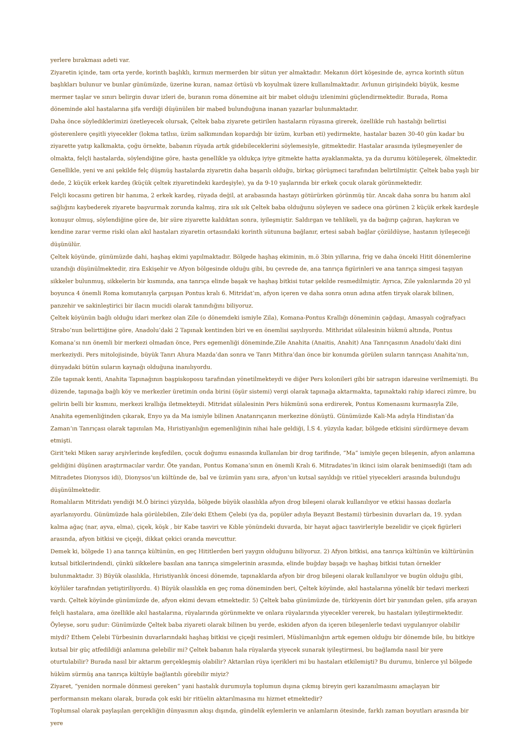yerlere bırakması adeti var.
Ziyaretin içinde, tam orta yerde, korinth başlıklı, kırmızı mermerden bir sütun yer almaktadır. Mekanın dört köşesinde de, ayrıca korinth sütun başlıkları bulunur ve bunlar günümüzde, üzerine kuran, namaz örtüsü vb koyulmak üzere kullanılmaktadır. Avlunun girişindeki büyük, kesme mermer taşlar ve sınırı belirgin duvar izleri de, buranın roma dönemine ait bir mabet olduğu izlenimini güçlendirmektedir. Burada, Roma döneminde akıl hastalarına şifa verdiği düşünülen bir mabed bulunduğuna inanan yazarlar bulunmaktadır.
Daha önce söylediklerimizi özetleyecek olursak, Çeltek baba ziyarete getirilen hastaların rüyasına girerek, özellikle ruh hastalığı belirtisi gösterenlere çeşitli yiyecekler (lokma tatlısı, üzüm salkımından kopardığı bir üzüm, kurban eti) yedirmekte, hastalar bazen 30-40 gün kadar bu ziyarette yatıp kalkmakta, çoğu örnekte, babanın rüyada artık gidebileceklerini söylemesiyle, gitmektedir. Hastalar arasında iyileşmeyenler de olmakta, felçli hastalarda, söylendiğine göre, hasta genellikle ya oldukça iyiye gitmekte hatta ayaklanmakta, ya da durumu kötüleşerek, ölmektedir. Genellikle, yeni ve ani şekilde felç düşmüş hastalarda ziyaretin daha başarılı olduğu, birkaç görüşmeci tarafından belirtilmiştir. Çeltek baba yaşlı bir dede, 2 küçük erkek kardeş (küçük çeltek ziyaretindeki kardeşiyle), ya da 9-10 yaşlarında bir erkek çocuk olarak görünmektedir.
Felçli kocasını getiren bir hanıma, 2 erkek kardeş, rüyada değil, at arabasında hastayı götürürken görünmüş tür. Ancak daha sonra bu hanım akıl sağlığını kaybederek ziyarete başvurmak zorunda kalmış, zira sık sık Çeltek baba olduğunu söyleyen ve sadece ona görünen 2 küçük erkek kardeşle konuşur olmuş, söylendiğine göre de, bir süre ziyarette kaldıktan sonra, iyileşmiştir. Saldırgan ve tehlikeli, ya da bağırıp çağıran, haykıran ve kendine zarar verme riski olan akıl hastaları ziyaretin ortasındaki korinth sütununa bağlanır, ertesi sabah bağlar çözüldüyse, hastanın iyileşeceği düşünülür.
Çeltek köyünde, günümüzde dahi, haşhaş ekimi yapılmaktadır. Bölgede haşhaş ekiminin, m.ö 3bin yıllarına, frig ve daha önceki Hitit dönemlerine uzandığı düşünülmektedir, zira Eskişehir ve Afyon bölgesinde olduğu gibi, bu çevrede de, ana tanrıça figürinleri ve ana tanrıça simgesi taşıyan sikkeler bulunmuş, sikkelerin bir kısmında, ana tanrıça elinde başak ve haşhaş bitkisi tutar şekilde resmedilmiştir. Ayrıca, Zile yakınlarında 20 yıl boyunca 4 önemli Roma komutanıyla çarpışan Pontus kralı 6. Mitridat’ın, afyon içeren ve daha sonra onun adına atfen tiryak olarak bilinen, panzehir ve sakinleştirici bir ilacın mucidi olarak tanındığını biliyoruz.
Çeltek köyünün bağlı olduğu idari merkez olan Zile (o dönemdeki ismiyle Zila), Komana-Pontus Krallığı döneminin çağdaşı, Amasyalı coğrafyacı Strabo’nun belirttiğine göre, Anadolu’daki 2 Tapınak kentinden biri ve en önemlisi sayılıyordu. Mithridat sülalesinin hükmü altında, Pontus Komana’sı nın önemli bir merkezi olmadan önce, Pers egemenliği döneminde,Zile Anahita (Anaitis, Anahit) Ana Tanrıçasının Anadolu’daki dini merkeziydi. Pers mitolojisinde, büyük Tanrı Ahura Mazda’dan sonra ve Tanrı Mithra’dan önce bir konumda görülen suların tanrıçası Anahita’nın, dünyadaki bütün suların kaynağı olduğuna inanılıyordu.
Zile tapınak kenti, Anahita Tapınağının başpiskoposu tarafından yönetilmekteydi ve diğer Pers kolonileri gibi bir satrapın idaresine verilmemişti. Bu düzende, tapınağa bağlı köy ve merkezler üretimin onda birini (öşür sistemi) vergi olarak tapınağa aktarmakta, tapınaktaki rahip idareci zümre, bu gelirin belli bir kısmını, merkezi krallığa iletmekteydi. Mitridat sülalesinin Pers hükmünü sona erdirerek, Pontus Komenasını kurmasıyla Zile, Anahita egemenliğinden çıkarak, Enyo ya da Ma ismiyle bilinen Anatanrıçanın merkezine dönüştü. Günümüzde Kali-Ma adıyla Hindistan’da Zaman’ın Tanrıçası olarak tapınılan Ma, Hıristiyanlığın egemenliğinin nihai hale geldiği, İ.S 4. yüzyıla kadar, bölgede etkisini sürdürmeye devam etmişti.
Girit’teki Miken saray arşivlerinde keşfedilen, çocuk doğumu esnasında kullanılan bir drog tarifinde, “Ma” ismiyle geçen bileşenin, afyon anlamına geldiğini düşünen araştırmacılar vardır. Öte yandan, Pontus Komana’sının en önemli Kralı 6. Mitradates’in ikinci isim olarak benimsediği (tam adı Mitradetes Dionysos idi), Dionysos’un kültünde de, bal ve üzümün yanı sıra, afyon’un kutsal sayıldığı ve ritüel yiyecekleri arasında bulunduğu düşünülmektedir.
Romalıların Mitridatı yendiği M.Ö birinci yüzyılda, bölgede büyük olasılıkla afyon drog bileşeni olarak kullanılıyor ve etkisi hassas dozlarla ayarlanıyordu. Günümüzde hala görülebilen, Zile’deki Ethem Çelebi (ya da, popüler adıyla Beyazıt Bestami) türbesinin duvarları da, 19. yydan kalma ağaç (nar, ayva, elma), çiçek, köşk , bir Kabe tasviri ve Kıble yönündeki duvarda, bir hayat ağacı tasvirleriyle bezelidir ve çiçek figürleri arasında, afyon bitkisi ve çiçeği, dikkat çekici oranda mevcuttur.
Demek ki, bölgede 1) ana tanrıça kültünün, en geç Hititlerden beri yaygın olduğunu biliyoruz. 2) Afyon bitkisi, ana tanrıça kültünün ve kültürünün kutsal bitkilerindendi, çünkü sikkelere basılan ana tanrıça simgelerinin arasında, elinde buğday başağı ve haşhaş bitkisi tutan örnekler bulunmaktadır. 3) Büyük olasılıkla, Hıristiyanlık öncesi dönemde, tapınaklarda afyon bir drog bileşeni olarak kullanılıyor ve bugün olduğu gibi, köylüler tarafından yetiştiriliyordu. 4) Büyük olasılıkla en geç roma döneminden beri, Çeltek köyünde, akıl hastalarına yönelik bir tedavi merkezi vardı. Çeltek köyünde günümüzde de, afyon ekimi devam etmektedir. 5) Çeltek baba günümüzde de, türkiyenin dört bir yanından gelen, şifa arayan felçli hastalara, ama özellikle akıl hastalarına, rüyalarında görünmekte ve onlara rüyalarında yiyecekler vererek, bu hastaları iyileştirmektedir. Öyleyse, soru şudur: Günümüzde Çeltek baba ziyareti olarak bilinen bu yerde, eskiden afyon da içeren bileşenlerle tedavi uygulanıyor olabilir miydi? Ethem Çelebi Türbesinin duvarlarındaki haşhaş bitkisi ve çiçeği resimleri, Müslümanlığın artık egemen olduğu bir dönemde bile, bu bitkiye kutsal bir güç atfedildiği anlamına gelebilir mi? Çeltek babanın hala rüyalarda yiyecek sunarak iyileştirmesi, bu bağlamda nasıl bir yere oturtulabilir? Burada nasıl bir aktarım gerçekleşmiş olabilir? Aktarılan rüya içerikleri mi bu hastaları etkilemişti? Bu durumu, binlerce yıl bölgede hüküm sürmüş ana tanrıça kültüyle bağlantılı görebilir miyiz?
Ziyaret, “yeniden normale dönmesi gereken” yani hastalık durumuyla toplumun dışına çıkmış bireyin geri kazanılmasını amaçlayan bir performansın mekanı olarak, burada çok eski bir ritüelin aktarılmasına mı hizmet etmektedir?
Toplumsal olarak paylaşılan gerçekliğin dünyasının akışı dışında, gündelik eylemlerin ve anlamların ötesinde, farklı zaman boyutları arasında bir yere